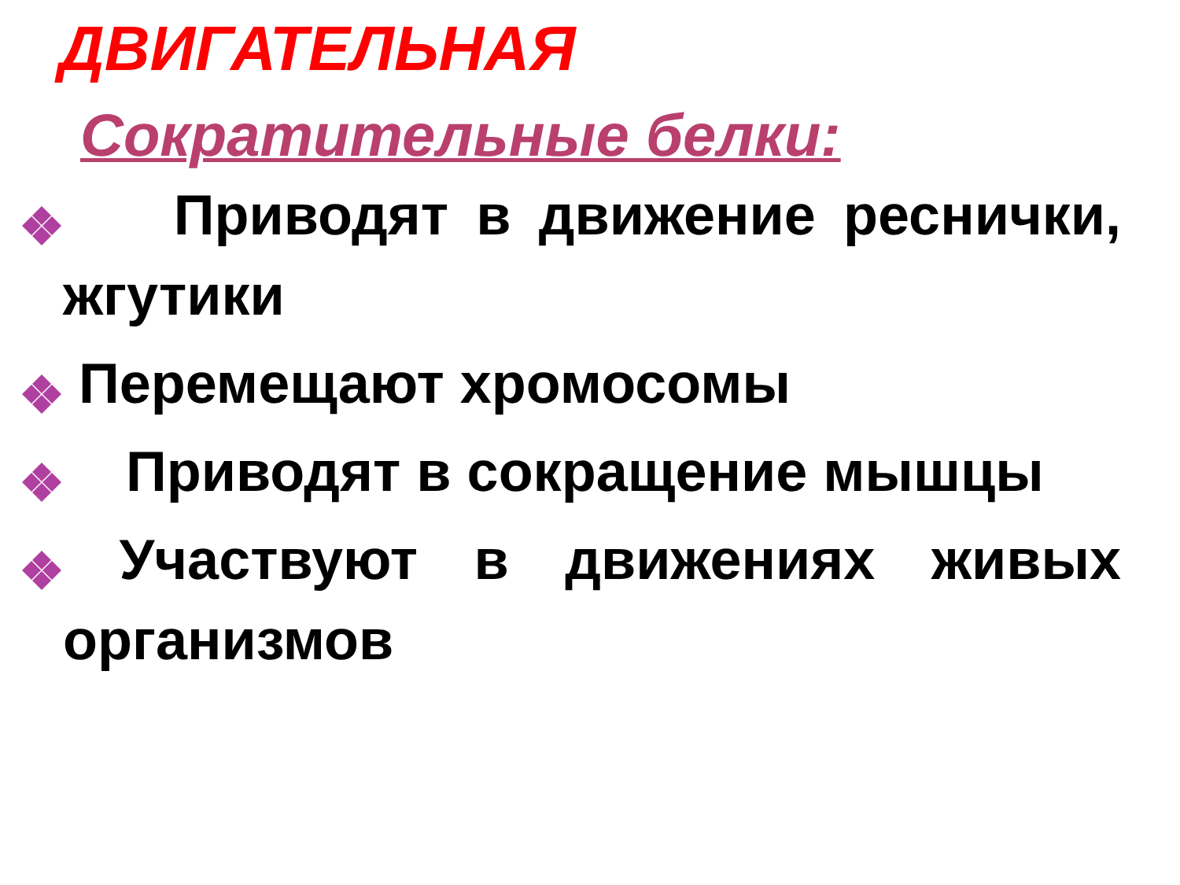ДВИГАТЕЛЬНАЯ
Сократительные белки:
Приводят в движение реснички, жгутики
Перемещают хромосомы
Приводят в сокращение мышцы
Участвуют в движениях живых организмов